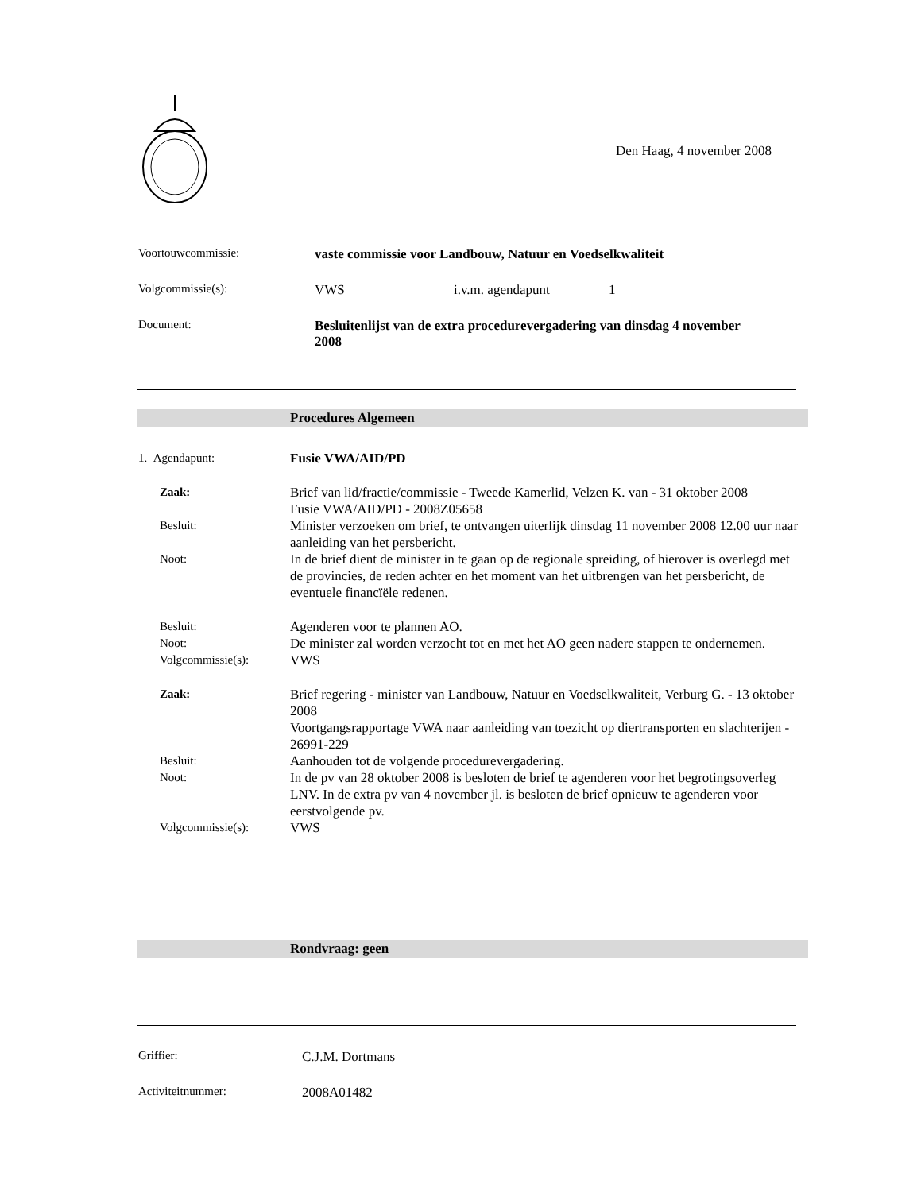Den Haag, 4 november 2008
Voortouwcommissie: vaste commissie voor Landbouw, Natuur en Voedselkwaliteit
Volgcommissie(s): VWS i.v.m. agendapunt 1
Document: Besluitenlijst van de extra procedurevergadering van dinsdag 4 november 2008
Procedures Algemeen
1. Agendapunt: Fusie VWA/AID/PD
Zaak: Brief van lid/fractie/commissie - Tweede Kamerlid, Velzen K. van - 31 oktober 2008
Fusie VWA/AID/PD - 2008Z05658
Besluit: Minister verzoeken om brief, te ontvangen uiterlijk dinsdag 11 november 2008 12.00 uur naar aanleiding van het persbericht.
Noot: In de brief dient de minister in te gaan op de regionale spreiding, of hierover is overlegd met de provincies, de reden achter en het moment van het uitbrengen van het persbericht, de eventuele financïële redenen.
Besluit: Agenderen voor te plannen AO.
Noot: De minister zal worden verzocht tot en met het AO geen nadere stappen te ondernemen.
Volgcommissie(s): VWS
Zaak: Brief regering - minister van Landbouw, Natuur en Voedselkwaliteit, Verburg G. - 13 oktober 2008
Voortgangsrapportage VWA naar aanleiding van toezicht op diertransporten en slachterijen - 26991-229
Besluit: Aanhouden tot de volgende procedurevergadering.
Noot: In de pv van 28 oktober 2008 is besloten de brief te agenderen voor het begrotingsoverleg LNV. In de extra pv van 4 november jl. is besloten de brief opnieuw te agenderen voor eerstvolgende pv.
Volgcommissie(s): VWS
Rondvraag: geen
Griffier: C.J.M. Dortmans
Activiteitnummer: 2008A01482